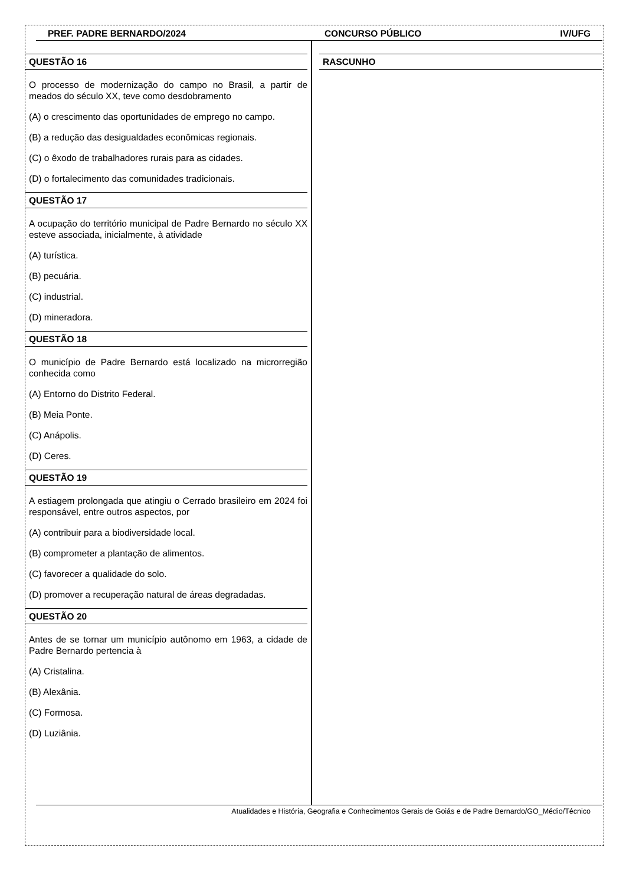PREF. PADRE BERNARDO/2024 CONCURSO PÚBLICO IV/UFG
QUESTÃO 16
O processo de modernização do campo no Brasil, a partir de meados do século XX, teve como desdobramento
(A) o crescimento das oportunidades de emprego no campo.
(B) a redução das desigualdades econômicas regionais.
(C) o êxodo de trabalhadores rurais para as cidades.
(D) o fortalecimento das comunidades tradicionais.
QUESTÃO 17
A ocupação do território municipal de Padre Bernardo no século XX esteve associada, inicialmente, à atividade
(A) turística.
(B) pecuária.
(C) industrial.
(D) mineradora.
QUESTÃO 18
O município de Padre Bernardo está localizado na microrregião conhecida como
(A) Entorno do Distrito Federal.
(B) Meia Ponte.
(C) Anápolis.
(D) Ceres.
QUESTÃO 19
A estiagem prolongada que atingiu o Cerrado brasileiro em 2024 foi responsável, entre outros aspectos, por
(A) contribuir para a biodiversidade local.
(B) comprometer a plantação de alimentos.
(C) favorecer a qualidade do solo.
(D) promover a recuperação natural de áreas degradadas.
QUESTÃO 20
Antes de se tornar um município autônomo em 1963, a cidade de Padre Bernardo pertencia à
(A) Cristalina.
(B) Alexânia.
(C) Formosa.
(D) Luziânia.
RASCUNHO
Atualidades e História, Geografia e Conhecimentos Gerais de Goiás e de Padre Bernardo/GO_Médio/Técnico